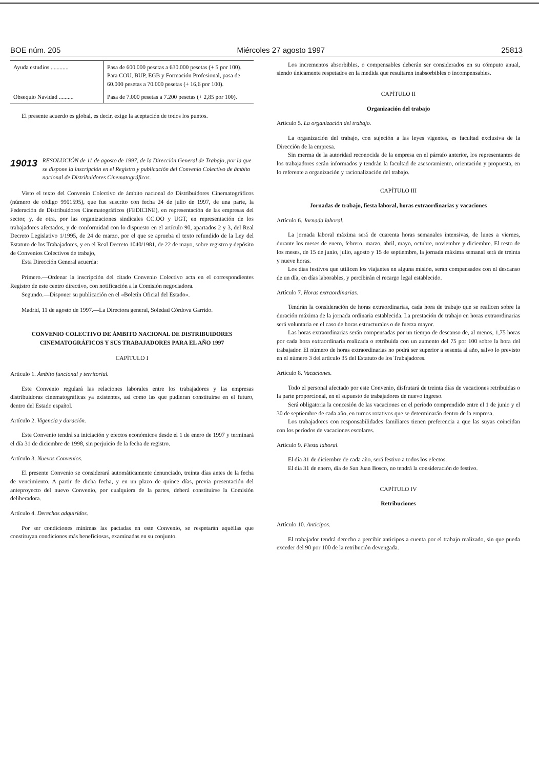BOE núm. 205 Miércoles 27 agosto 1997 25813
| Ayuda estudios ............ | Pasa de 600.000 pesetas a 630.000 pesetas (+ 5 por 100). Para COU, BUP, EGB y Formación Profesional, pasa de 60.000 pesetas a 70.000 pesetas (+ 16,6 por 100). |
| Obsequio Navidad .......... | Pasa de 7.000 pesetas a 7.200 pesetas (+ 2,85 por 100). |
El presente acuerdo es global, es decir, exige la aceptación de todos los puntos.
19013 RESOLUCIÓN de 11 de agosto de 1997, de la Dirección General de Trabajo, por la que se dispone la inscripción en el Registro y publicación del Convenio Colectivo de ámbito nacional de Distribuidores Cinematográficos.
Visto el texto del Convenio Colectivo de ámbito nacional de Distribuidores Cinematográficos (número de código 9901595), que fue suscrito con fecha 24 de julio de 1997, de una parte, la Federación de Distribuidores Cinematográficos (FEDICINE), en representación de las empresas del sector, y, de otra, por las organizaciones sindicales CC.OO y UGT, en representación de los trabajadores afectados, y de conformidad con lo dispuesto en el artículo 90, apartados 2 y 3, del Real Decreto Legislativo 1/1995, de 24 de marzo, por el que se aprueba el texto refundido de la Ley del Estatuto de los Trabajadores, y en el Real Decreto 1040/1981, de 22 de mayo, sobre registro y depósito de Convenios Colectivos de trabajo,
Esta Dirección General acuerda:
Primero.—Ordenar la inscripción del citado Convenio Colectivo acta en el correspondientes Registro de este centro directivo, con notificación a la Comisión negociadora.
Segundo.—Disponer su publicación en el «Boletín Oficial del Estado».
Madrid, 11 de agosto de 1997.—La Directora general, Soledad Córdova Garrido.
CONVENIO COLECTIVO DE ÁMBITO NACIONAL DE DISTRIBUIDORES CINEMATOGRÁFICOS Y SUS TRABAJADORES PARA EL AÑO 1997
CAPÍTULO I
Artículo 1. Ámbito funcional y territorial.
Este Convenio regulará las relaciones laborales entre los trabajadores y las empresas distribuidoras cinematográficas ya existentes, así como las que pudieran constituirse en el futuro, dentro del Estado español.
Artículo 2. Vigencia y duración.
Este Convenio tendrá su iniciación y efectos económicos desde el 1 de enero de 1997 y terminará el día 31 de diciembre de 1998, sin perjuicio de la fecha de registro.
Artículo 3. Nuevos Convenios.
El presente Convenio se considerará automáticamente denunciado, treinta días antes de la fecha de vencimiento. A partir de dicha fecha, y en un plazo de quince días, previa presentación del anteproyecto del nuevo Convenio, por cualquiera de la partes, deberá constituirse la Comisión deliberadora.
Artículo 4. Derechos adquiridos.
Por ser condiciones mínimas las pactadas en este Convenio, se respetarán aquéllas que constituyan condiciones más beneficiosas, examinadas en su conjunto.
Los incrementos absorbibles, o compensables deberán ser considerados en su cómputo anual, siendo únicamente respetados en la medida que resultaren inabsorbibles o incompensables.
CAPÍTULO II
Organización del trabajo
Artículo 5. La organización del trabajo.
La organización del trabajo, con sujeción a las leyes vigentes, es facultad exclusiva de la Dirección de la empresa.
Sin merma de la autoridad reconocida de la empresa en el párrafo anterior, los representantes de los trabajadores serán informados y tendrán la facultad de asesoramiento, orientación y propuesta, en lo referente a organización y racionalización del trabajo.
CAPÍTULO III
Jornadas de trabajo, fiesta laboral, horas extraordinarias y vacaciones
Artículo 6. Jornada laboral.
La jornada laboral máxima será de cuarenta horas semanales intensivas, de lunes a viernes, durante los meses de enero, febrero, marzo, abril, mayo, octubre, noviembre y diciembre. El resto de los meses, de 15 de junio, julio, agosto y 15 de septiembre, la jornada máxima semanal será de treinta y nueve horas.
Los días festivos que utilicen los viajantes en alguna misión, serán compensados con el descanso de un día, en días laborables, y percibirán el recargo legal establecido.
Artículo 7. Horas extraordinarias.
Tendrán la consideración de horas extraordinarias, cada hora de trabajo que se realicen sobre la duración máxima de la jornada ordinaria establecida. La prestación de trabajo en horas extraordinarias será voluntaria en el caso de horas estructurales o de fuerza mayor.
Las horas extraordinarias serán compensadas por un tiempo de descanso de, al menos, 1,75 horas por cada hora extraordinaria realizada o retribuida con un aumento del 75 por 100 sobre la hora del trabajador. El número de horas extraordinarias no podrá ser superior a sesenta al año, salvo lo previsto en el número 3 del artículo 35 del Estatuto de los Trabajadores.
Artículo 8. Vacaciones.
Todo el personal afectado por este Convenio, disfrutará de treinta días de vacaciones retribuidas o la parte proporcional, en el supuesto de trabajadores de nuevo ingreso.
Será obligatoria la concesión de las vacaciones en el período comprendido entre el 1 de junio y el 30 de septiembre de cada año, en turnos rotativos que se determinarán dentro de la empresa.
Los trabajadores con responsabilidades familiares tienen preferencia a que las suyas coincidan con los períodos de vacaciones escolares.
Artículo 9. Fiesta laboral.
El día 31 de diciembre de cada año, será festivo a todos los efectos.
El día 31 de enero, día de San Juan Bosco, no tendrá la consideración de festivo.
CAPÍTULO IV
Retribuciones
Artículo 10. Anticipos.
El trabajador tendrá derecho a percibir anticipos a cuenta por el trabajo realizado, sin que pueda exceder del 90 por 100 de la retribución devengada.